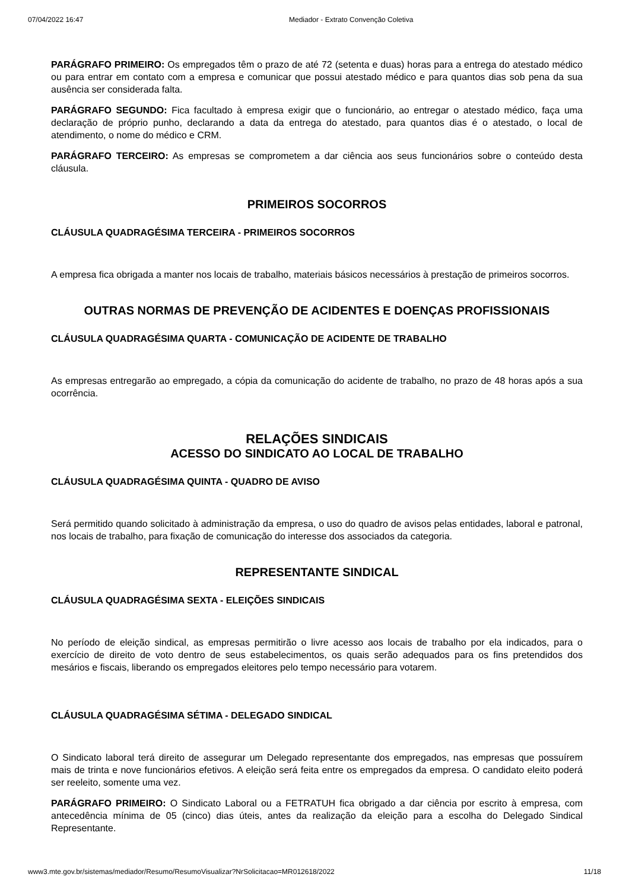07/04/2022 16:47 Mediador - Extrato Convenção Coletiva
PARÁGRAFO PRIMEIRO: Os empregados têm o prazo de até 72 (setenta e duas) horas para a entrega do atestado médico ou para entrar em contato com a empresa e comunicar que possui atestado médico e para quantos dias sob pena da sua ausência ser considerada falta.
PARÁGRAFO SEGUNDO: Fica facultado à empresa exigir que o funcionário, ao entregar o atestado médico, faça uma declaração de próprio punho, declarando a data da entrega do atestado, para quantos dias é o atestado, o local de atendimento, o nome do médico e CRM.
PARÁGRAFO TERCEIRO: As empresas se comprometem a dar ciência aos seus funcionários sobre o conteúdo desta cláusula.
PRIMEIROS SOCORROS
CLÁUSULA QUADRAGÉSIMA TERCEIRA - PRIMEIROS SOCORROS
A empresa fica obrigada a manter nos locais de trabalho, materiais básicos necessários à prestação de primeiros socorros.
OUTRAS NORMAS DE PREVENÇÃO DE ACIDENTES E DOENÇAS PROFISSIONAIS
CLÁUSULA QUADRAGÉSIMA QUARTA - COMUNICAÇÃO DE ACIDENTE DE TRABALHO
As empresas entregarão ao empregado, a cópia da comunicação do acidente de trabalho, no prazo de 48 horas após a sua ocorrência.
RELAÇÕES SINDICAIS
ACESSO DO SINDICATO AO LOCAL DE TRABALHO
CLÁUSULA QUADRAGÉSIMA QUINTA - QUADRO DE AVISO
Será permitido quando solicitado à administração da empresa, o uso do quadro de avisos pelas entidades, laboral e patronal, nos locais de trabalho, para fixação de comunicação do interesse dos associados da categoria.
REPRESENTANTE SINDICAL
CLÁUSULA QUADRAGÉSIMA SEXTA - ELEIÇÕES SINDICAIS
No período de eleição sindical, as empresas permitirão o livre acesso aos locais de trabalho por ela indicados, para o exercício de direito de voto dentro de seus estabelecimentos, os quais serão adequados para os fins pretendidos dos mesários e fiscais, liberando os empregados eleitores pelo tempo necessário para votarem.
CLÁUSULA QUADRAGÉSIMA SÉTIMA - DELEGADO SINDICAL
O Sindicato laboral terá direito de assegurar um Delegado representante dos empregados, nas empresas que possuírem mais de trinta e nove funcionários efetivos. A eleição será feita entre os empregados da empresa. O candidato eleito poderá ser reeleito, somente uma vez.
PARÁGRAFO PRIMEIRO: O Sindicato Laboral ou a FETRATUH fica obrigado a dar ciência por escrito à empresa, com antecedência mínima de 05 (cinco) dias úteis, antes da realização da eleição para a escolha do Delegado Sindical Representante.
www3.mte.gov.br/sistemas/mediador/Resumo/ResumoVisualizar?NrSolicitacao=MR012618/2022 11/18